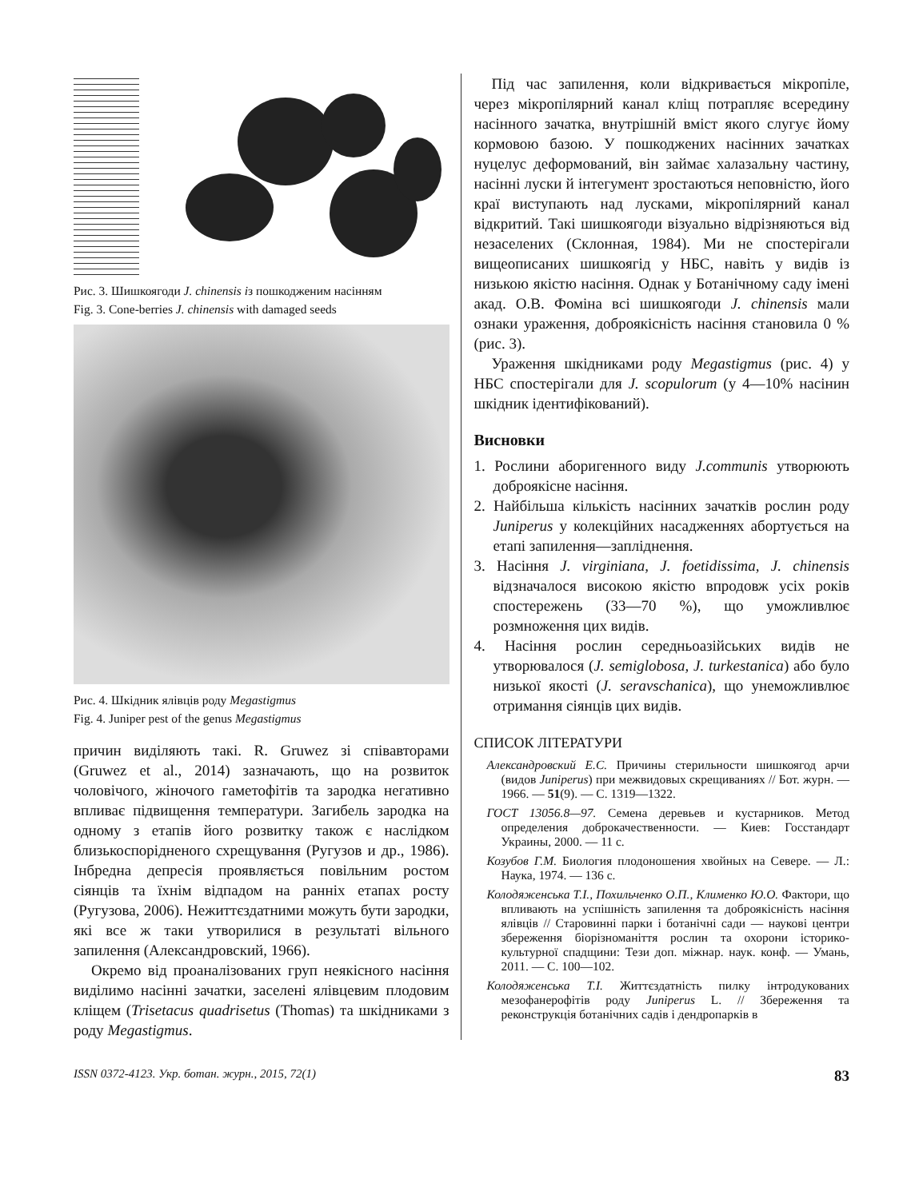Рис. 3. Шишкоягоди J. chinensis із пошкодженим насінням
Fig. 3. Cone-berries J. chinensis with damaged seeds
Рис. 4. Шкідник ялівців роду Megastigmus
Fig. 4. Juniper pest of the genus Megastigmus
причин виділяють такі. R. Gruwez зі співавторами (Gruwez et al., 2014) зазначають, що на розвиток чоловічого, жіночого гаметофітів та зародка негативно впливає підвищення температури. Загибель зародка на одному з етапів його розвитку також є наслідком близькоспорідненого схрещування (Ругузов и др., 1986). Інбредна депресія проявляється повільним ростом сіянців та їхнім відпадом на ранніх етапах росту (Ругузова, 2006). Нежиттєздатними можуть бути зародки, які все ж таки утворилися в результаті вільного запилення (Александровский, 1966).
Окремо від проаналізованих груп неякісного насіння виділимо насінні зачатки, заселені ялівцевим плодовим кліщем (Trisetacus quadrisetus (Thomas) та шкідниками з роду Megastigmus.
Під час запилення, коли відкривається мікропіле, через мікропілярний канал кліщ потрапляє всередину насінного зачатка, внутрішній вміст якого слугує йому кормовою базою. У пошкоджених насінних зачатках нуцелус деформований, він займає халазальну частину, насінні луски й інтегумент зростаються неповністю, його краї виступають над лусками, мікропілярний канал відкритий. Такі шишкоягоди візуально відрізняються від незаселених (Склонная, 1984). Ми не спостерігали вищеописаних шишкоягід у НБС, навіть у видів із низькою якістю насіння. Однак у Ботанічному саду імені акад. О.В. Фоміна всі шишкоягоди J. chinensis мали ознаки ураження, доброякісність насіння становила 0 % (рис. 3).
Ураження шкідниками роду Megastigmus (рис. 4) у НБС спостерігали для J. scopulorum (у 4—10% насінин шкідник ідентифікований).
Висновки
1. Рослини аборигенного виду J.communis утворюють доброякісне насіння.
2. Найбільша кількість насінних зачатків рослин роду Juniperus у колекційних насадженнях абортується на етапі запилення—запліднення.
3. Насіння J. virginiana, J. foetidissima, J. chinensis відзначалося високою якістю впродовж усіх років спостережень (33—70 %), що уможливлює розмноження цих видів.
4. Насіння рослин середньоазійських видів не утворювалося (J. semiglobosa, J. turkestanica) або було низької якості (J. seravschanica), що унеможливлює отримання сіянців цих видів.
СПИСОК ЛІТЕРАТУРИ
Александровский Е.С. Причины стерильности шишкоягод арчи (видов Juniperus) при межвидовых скрещиваниях // Бот. журн. — 1966. — 51(9). — С. 1319—1322.
ГОСТ 13056.8—97. Семена деревьев и кустарников. Метод определения доброкачественности. — Киев: Госстандарт Украины, 2000. — 11 с.
Козубов Г.М. Биология плодоношения хвойных на Севере. — Л.: Наука, 1974. — 136 с.
Колодяженська Т.І., Похильченко О.П., Клименко Ю.О. Фактори, що впливають на успішність запилення та доброякісність насіння ялівців // Старовинні парки і ботанічні сади — наукові центри збереження біорізноманіття рослин та охорони історико-культурної спадщини: Тези доп. міжнар. наук. конф. — Умань, 2011. — С. 100—102.
Колодяженська Т.І. Життєздатність пилку інтродукованих мезофанерофітів роду Juniperus L. // Збереження та реконструкція ботанічних садів і дендропарків в
ISSN 0372-4123. Укр. ботан. журн., 2015, 72(1) 83